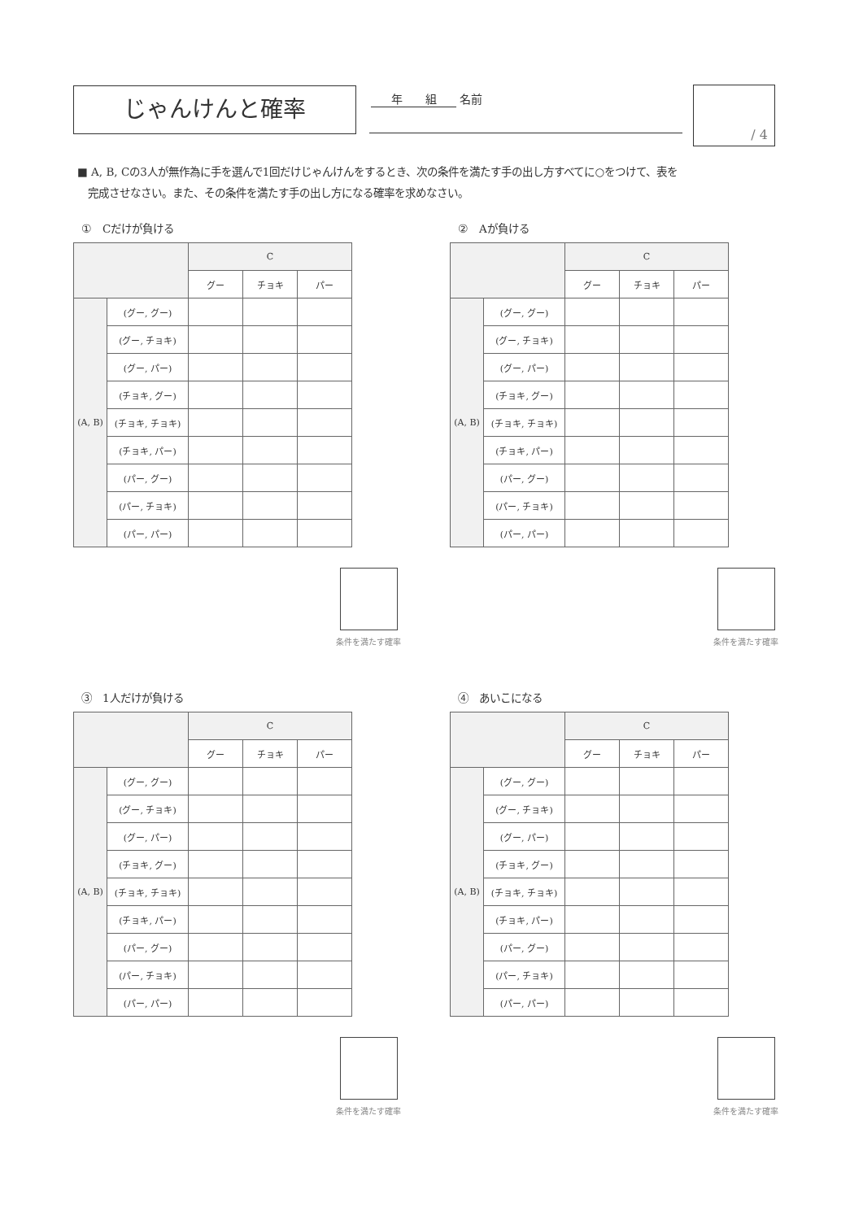じゃんけんと確率 年　　組 名前 / 4
■ A, B, Cの3人が無作為に手を選んで1回だけじゃんけんをするとき、次の条件を満たす手の出し方すべてに○をつけて、表を
　完成させなさい。また、その条件を満たす手の出し方になる確率を求めなさい。
①　Cだけが負ける
| | | C | | |
| --- | --- | --- | --- | --- |
| | | グー | チョキ | パー |
| (A, B) | (グー, グー) | | | |
| | (グー, チョキ) | | | |
| | (グー, パー) | | | |
| | (チョキ, グー) | | | |
| | (チョキ, チョキ) | | | |
| | (チョキ, パー) | | | |
| | (パー, グー) | | | |
| | (パー, チョキ) | | | |
| | (パー, パー) | | | |
条件を満たす確率
②　Aが負ける
| | | C | | |
| --- | --- | --- | --- | --- |
| | | グー | チョキ | パー |
| (A, B) | (グー, グー) | | | |
| | (グー, チョキ) | | | |
| | (グー, パー) | | | |
| | (チョキ, グー) | | | |
| | (チョキ, チョキ) | | | |
| | (チョキ, パー) | | | |
| | (パー, グー) | | | |
| | (パー, チョキ) | | | |
| | (パー, パー) | | | |
条件を満たす確率
③　1人だけが負ける
| | | C | | |
| --- | --- | --- | --- | --- |
| | | グー | チョキ | パー |
| (A, B) | (グー, グー) | | | |
| | (グー, チョキ) | | | |
| | (グー, パー) | | | |
| | (チョキ, グー) | | | |
| | (チョキ, チョキ) | | | |
| | (チョキ, パー) | | | |
| | (パー, グー) | | | |
| | (パー, チョキ) | | | |
| | (パー, パー) | | | |
条件を満たす確率
④　あいこになる
| | | C | | |
| --- | --- | --- | --- | --- |
| | | グー | チョキ | パー |
| (A, B) | (グー, グー) | | | |
| | (グー, チョキ) | | | |
| | (グー, パー) | | | |
| | (チョキ, グー) | | | |
| | (チョキ, チョキ) | | | |
| | (チョキ, パー) | | | |
| | (パー, グー) | | | |
| | (パー, チョキ) | | | |
| | (パー, パー) | | | |
条件を満たす確率